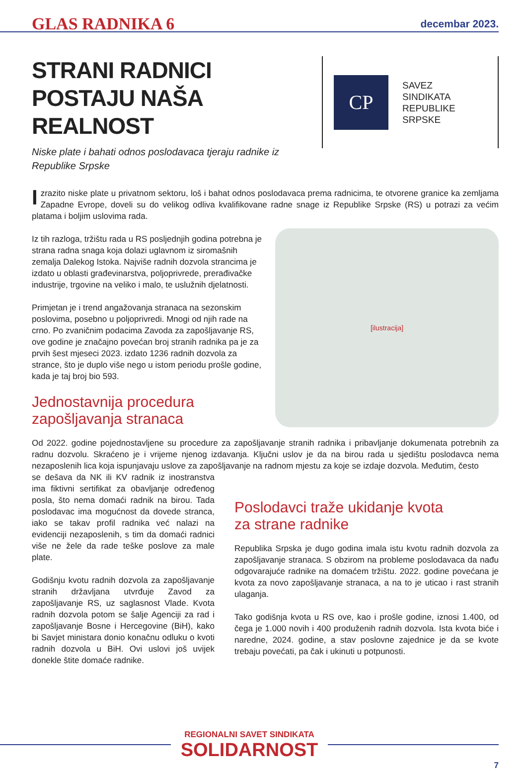GLAS RADNIKA 6 decembar 2023.
STRANI RADNICI
POSTAJU NAŠA REALNOST
Niske plate i bahati odnos poslodavaca tjeraju radnike iz
Republike Srpske
CP
SAVEZ
SINDIKATA
REPUBLIKE
SRPSKE
Izrazito niske plate u privatnom sektoru, loš i bahat odnos poslodavaca prema radnicima, te otvorene granice ka zemljama Zapadne Evrope, doveli su do velikog odliva kvalifikovane radne snage iz Republike Srpske (RS) u potrazi za većim platama i boljim uslovima rada.
Iz tih razloga, tržištu rada u RS posljednjih godina potrebna je strana radna snaga koja dolazi uglavnom iz siromašnih zemalja Dalekog Istoka. Najviše radnih dozvola strancima je izdato u oblasti građevinarstva, poljoprivrede, prerađivačke industrije, trgovine na veliko i malo, te uslužnih djelatnosti.
Primjetan je i trend angažovanja stranaca na sezonskim poslovima, posebno u poljoprivredi. Mnogi od njih rade na crno. Po zvaničnim podacima Zavoda za zapošljavanje RS, ove godine je značajno povećan broj stranih radnika pa je za prvih šest mjeseci 2023. izdato 1236 radnih dozvola za strance, što je duplo više nego u istom periodu prošle godine, kada je taj broj bio 593.
Jednostavnija procedura
zapošljavanja stranaca
[ilustracija]
Od 2022. godine pojednostavljene su procedure za zapošljavanje stranih radnika i pribavljanje dokumenata potrebnih za radnu dozvolu. Skraćeno je i vrijeme njenog izdavanja. Ključni uslov je da na birou rada u sjedištu poslodavca nema nezaposlenih lica koja ispunjavaju uslove za zapošljavanje na radnom mjestu za koje se izdaje dozvola. Međutim, često
se dešava da NK ili KV radnik iz inostranstva ima fiktivni sertifikat za obavljanje određenog posla, što nema domaći radnik na birou. Tada poslodavac ima mogućnost da dovede stranca, iako se takav profil radnika već nalazi na evidenciji nezaposlenih, s tim da domaći radnici više ne žele da rade teške poslove za male plate.
Godišnju kvotu radnih dozvola za zapošljavanje stranih državljana utvrđuje Zavod za zapošljavanje RS, uz saglasnost Vlade. Kvota radnih dozvola potom se šalje Agenciji za rad i zapošljavanje Bosne i Hercegovine (BiH), kako bi Savjet ministara donio konačnu odluku o kvoti radnih dozvola u BiH. Ovi uslovi još uvijek donekle štite domaće radnike.
Poslodavci traže ukidanje kvota
za strane radnike
Republika Srpska je dugo godina imala istu kvotu radnih dozvola za zapošljavanje stranaca. S obzirom na probleme poslodavaca da nađu odgovarajuće radnike na domaćem tržištu. 2022. godine povećana je kvota za novo zapošljavanje stranaca, a na to je uticao i rast stranih ulaganja.
Tako godišnja kvota u RS ove, kao i prošle godine, iznosi 1.400, od čega je 1.000 novih i 400 produženih radnih dozvola. Ista kvota biće i naredne, 2024. godine, a stav poslovne zajednice je da se kvote trebaju povećati, pa čak i ukinuti u potpunosti.
REGIONALNI SAVET SINDIKATA
SOLIDARNOST
7